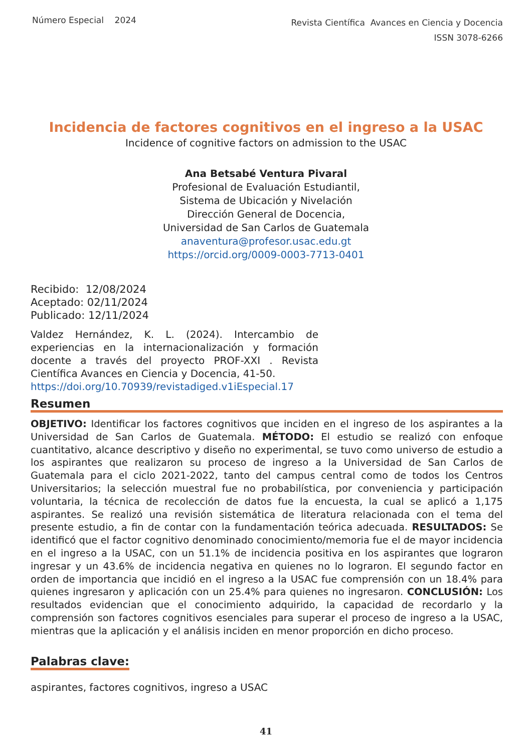Número Especial 2024
Revista Científica Avances en Ciencia y Docencia
ISSN 3078-6266
Incidencia de factores cognitivos en el ingreso a la USAC
Incidence of cognitive factors on admission to the USAC
Ana Betsabé Ventura Pivaral
Profesional de Evaluación Estudiantil,
Sistema de Ubicación y Nivelación
Dirección General de Docencia,
Universidad de San Carlos de Guatemala
anaventura@profesor.usac.edu.gt
https://orcid.org/0009-0003-7713-0401
Recibido: 12/08/2024
Aceptado: 02/11/2024
Publicado: 12/11/2024
Valdez Hernández, K. L. (2024). Intercambio de experiencias en la internacionalización y formación docente a través del proyecto PROF-XXI . Revista Científica Avances en Ciencia y Docencia, 41-50.
https://doi.org/10.70939/revistadiged.v1iEspecial.17
Resumen
OBJETIVO: Identificar los factores cognitivos que inciden en el ingreso de los aspirantes a la Universidad de San Carlos de Guatemala. MÉTODO: El estudio se realizó con enfoque cuantitativo, alcance descriptivo y diseño no experimental, se tuvo como universo de estudio a los aspirantes que realizaron su proceso de ingreso a la Universidad de San Carlos de Guatemala para el ciclo 2021-2022, tanto del campus central como de todos los Centros Universitarios; la selección muestral fue no probabilística, por conveniencia y participación voluntaria, la técnica de recolección de datos fue la encuesta, la cual se aplicó a 1,175 aspirantes. Se realizó una revisión sistemática de literatura relacionada con el tema del presente estudio, a fin de contar con la fundamentación teórica adecuada. RESULTADOS: Se identificó que el factor cognitivo denominado conocimiento/memoria fue el de mayor incidencia en el ingreso a la USAC, con un 51.1% de incidencia positiva en los aspirantes que lograron ingresar y un 43.6% de incidencia negativa en quienes no lo lograron. El segundo factor en orden de importancia que incidió en el ingreso a la USAC fue comprensión con un 18.4% para quienes ingresaron y aplicación con un 25.4% para quienes no ingresaron. CONCLUSIÓN: Los resultados evidencian que el conocimiento adquirido, la capacidad de recordarlo y la comprensión son factores cognitivos esenciales para superar el proceso de ingreso a la USAC, mientras que la aplicación y el análisis inciden en menor proporción en dicho proceso.
Palabras clave:
aspirantes, factores cognitivos, ingreso a USAC
41